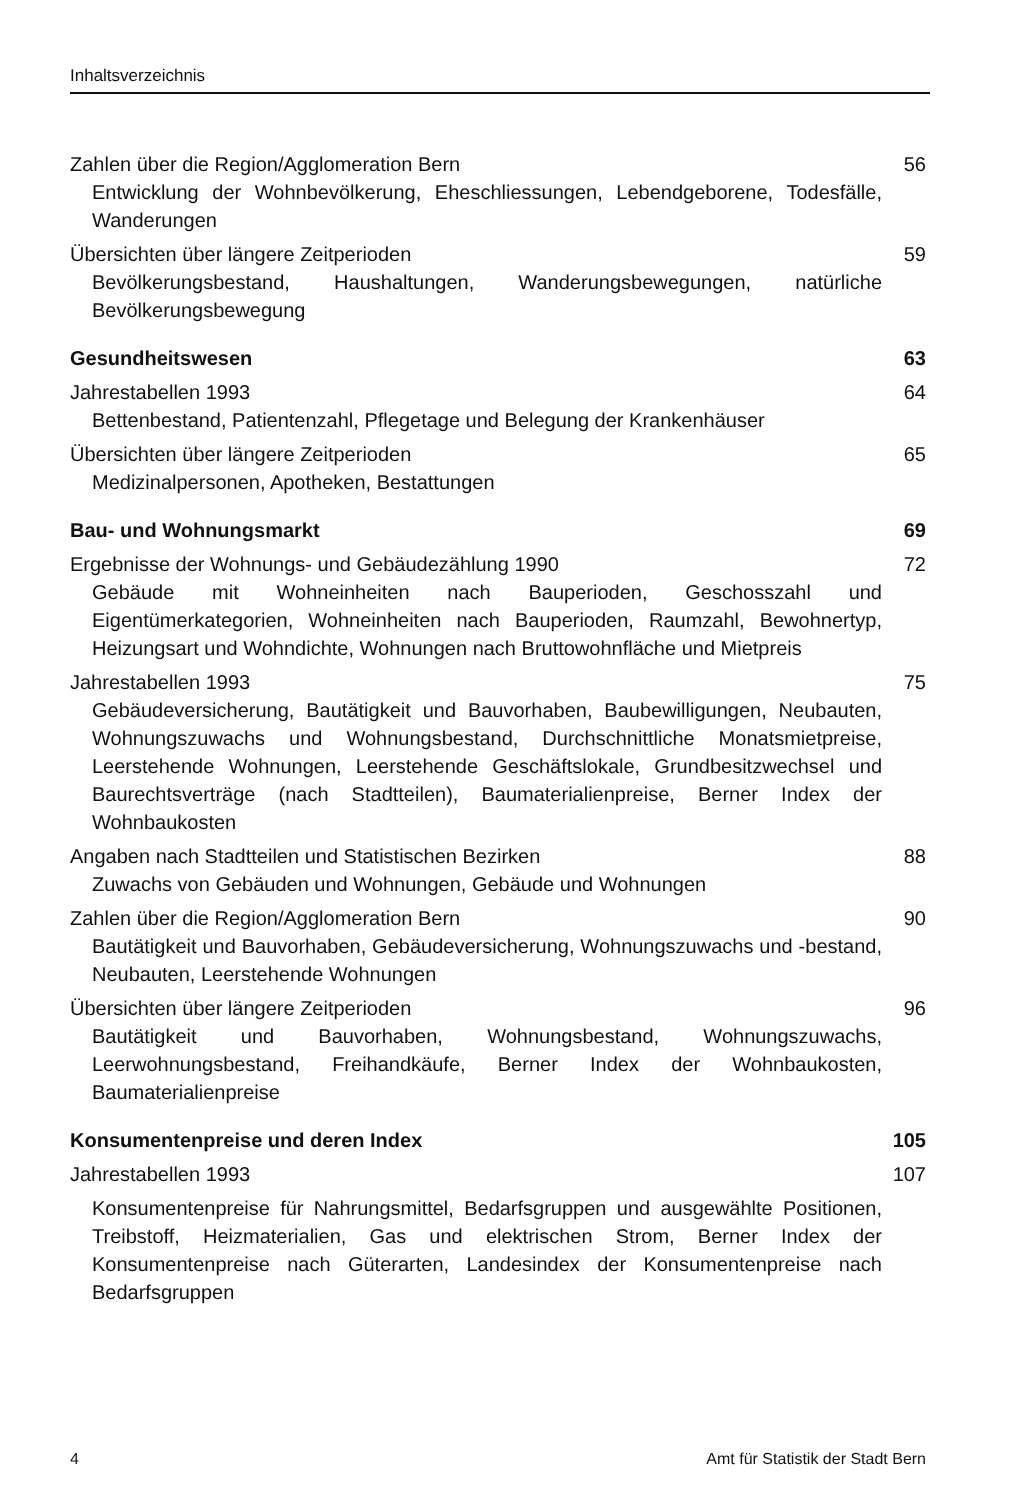Inhaltsverzeichnis
Zahlen über die Region/Agglomeration Bern 56
Entwicklung der Wohnbevölkerung, Eheschliessungen, Lebendgeborene, Todesfälle, Wanderungen
Übersichten über längere Zeitperioden 59
Bevölkerungsbestand, Haushaltungen, Wanderungsbewegungen, natürliche Bevölkerungsbewegung
Gesundheitswesen 63
Jahrestabellen 1993 64
Bettenbestand, Patientenzahl, Pflegetage und Belegung der Krankenhäuser
Übersichten über längere Zeitperioden 65
Medizinalpersonen, Apotheken, Bestattungen
Bau- und Wohnungsmarkt 69
Ergebnisse der Wohnungs- und Gebäudezählung 1990 72
Gebäude mit Wohneinheiten nach Bauperioden, Geschosszahl und Eigentümerkategorien, Wohneinheiten nach Bauperioden, Raumzahl, Bewohnertyp, Heizungsart und Wohndichte, Wohnungen nach Bruttowohnfläche und Mietpreis
Jahrestabellen 1993 75
Gebäudeversicherung, Bautätigkeit und Bauvorhaben, Baubewilligungen, Neubauten, Wohnungszuwachs und Wohnungsbestand, Durchschnittliche Monatsmietpreise, Leerstehende Wohnungen, Leerstehende Geschäftslokale, Grundbesitzwechsel und Baurechtsverträge (nach Stadtteilen), Baumaterialienpreise, Berner Index der Wohnbaukosten
Angaben nach Stadtteilen und Statistischen Bezirken 88
Zuwachs von Gebäuden und Wohnungen, Gebäude und Wohnungen
Zahlen über die Region/Agglomeration Bern 90
Bautätigkeit und Bauvorhaben, Gebäudeversicherung, Wohnungszuwachs und -bestand, Neubauten, Leerstehende Wohnungen
Übersichten über längere Zeitperioden 96
Bautätigkeit und Bauvorhaben, Wohnungsbestand, Wohnungszuwachs, Leerwohnungsbestand, Freihandkäufe, Berner Index der Wohnbaukosten, Baumaterialienpreise
Konsumentenpreise und deren Index 105
Jahrestabellen 1993 107
Konsumentenpreise für Nahrungsmittel, Bedarfsgruppen und ausgewählte Positionen, Treibstoff, Heizmaterialien, Gas und elektrischen Strom, Berner Index der Konsumentenpreise nach Güterarten, Landesindex der Konsumentenpreise nach Bedarfsgruppen
4 Amt für Statistik der Stadt Bern